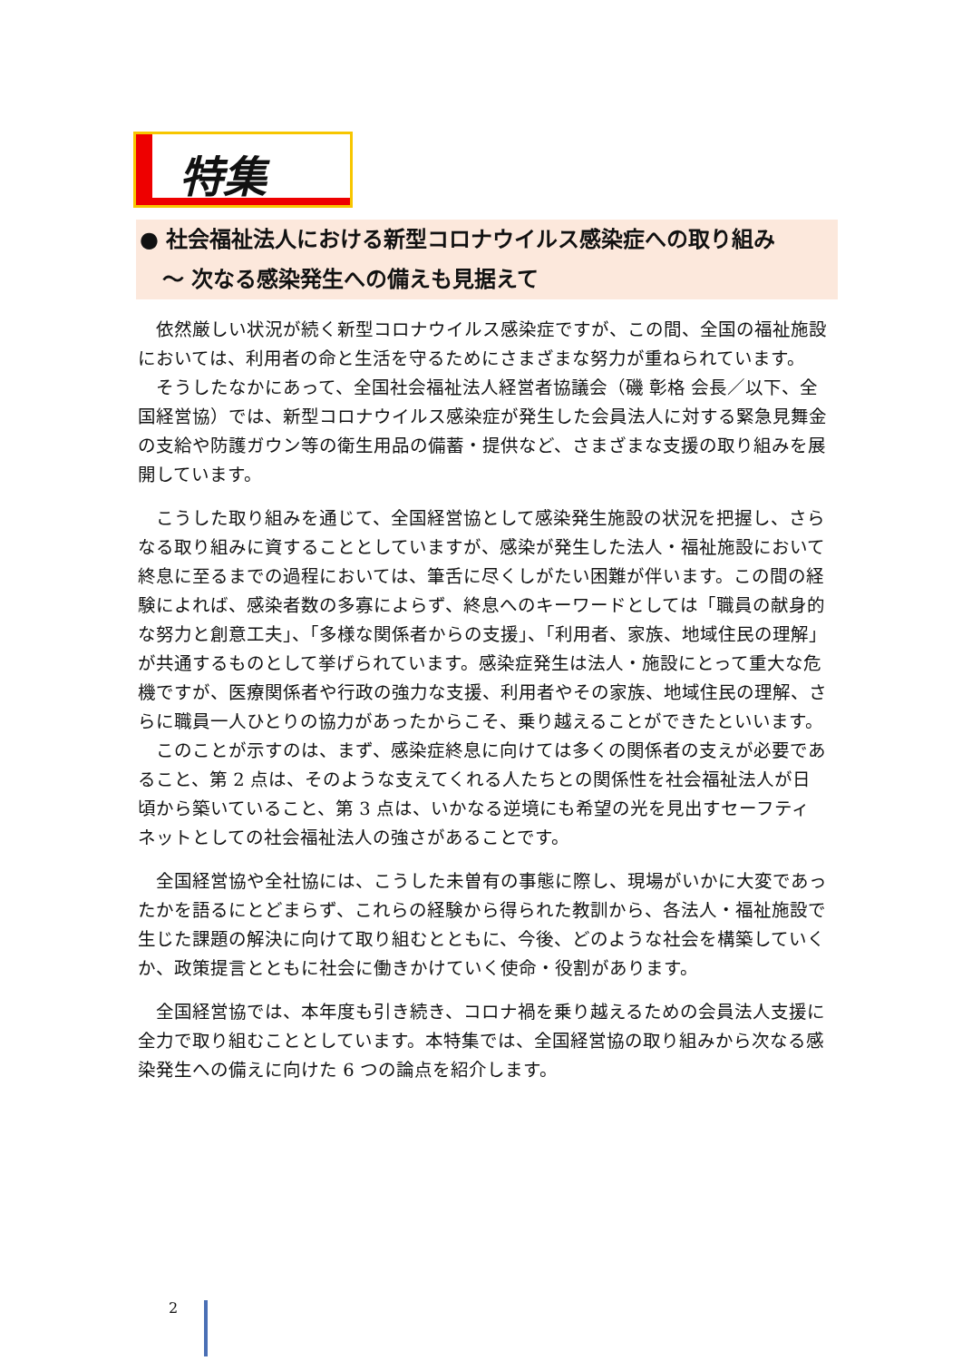特集
● 社会福祉法人における新型コロナウイルス感染症への取り組み
～ 次なる感染発生への備えも見据えて
依然厳しい状況が続く新型コロナウイルス感染症ですが、この間、全国の福祉施設においては、利用者の命と生活を守るためにさまざまな努力が重ねられています。
そうしたなかにあって、全国社会福祉法人経営者協議会（磯 彰格 会長／以下、全国経営協）では、新型コロナウイルス感染症が発生した会員法人に対する緊急見舞金の支給や防護ガウン等の衛生用品の備蓄・提供など、さまざまな支援の取り組みを展開しています。
こうした取り組みを通じて、全国経営協として感染発生施設の状況を把握し、さらなる取り組みに資することとしていますが、感染が発生した法人・福祉施設において終息に至るまでの過程においては、筆舌に尽くしがたい困難が伴います。この間の経験によれば、感染者数の多寡によらず、終息へのキーワードとしては「職員の献身的な努力と創意工夫」、「多様な関係者からの支援」、「利用者、家族、地域住民の理解」が共通するものとして挙げられています。感染症発生は法人・施設にとって重大な危機ですが、医療関係者や行政の強力な支援、利用者やその家族、地域住民の理解、さらに職員一人ひとりの協力があったからこそ、乗り越えることができたといいます。
このことが示すのは、まず、感染症終息に向けては多くの関係者の支えが必要であること、第 2 点は、そのような支えてくれる人たちとの関係性を社会福祉法人が日頃から築いていること、第 3 点は、いかなる逆境にも希望の光を見出すセーフティネットとしての社会福祉法人の強さがあることです。
全国経営協や全社協には、こうした未曽有の事態に際し、現場がいかに大変であったかを語るにとどまらず、これらの経験から得られた教訓から、各法人・福祉施設で生じた課題の解決に向けて取り組むとともに、今後、どのような社会を構築していくか、政策提言とともに社会に働きかけていく使命・役割があります。
全国経営協では、本年度も引き続き、コロナ禍を乗り越えるための会員法人支援に全力で取り組むこととしています。本特集では、全国経営協の取り組みから次なる感染発生への備えに向けた 6 つの論点を紹介します。
2